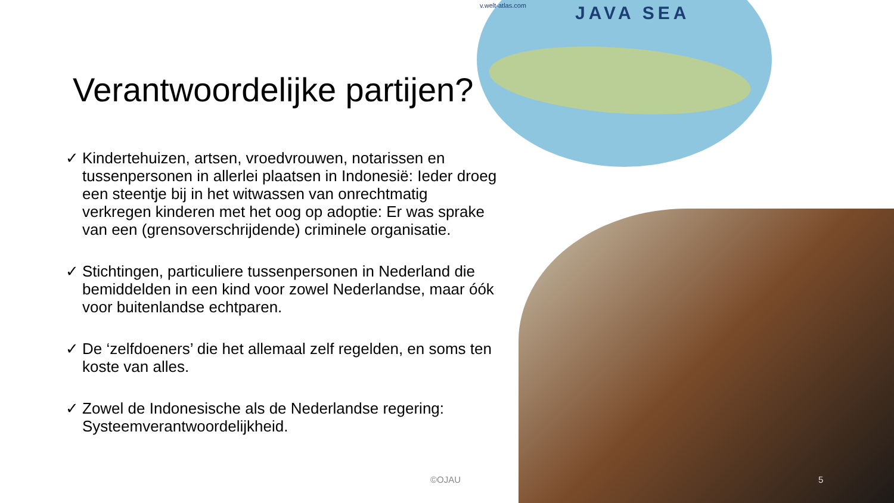JAVA SEA v.welt-atlas.com
Verantwoordelijke partijen?
✓ Kindertehuizen, artsen, vroedvrouwen, notarissen en tussenpersonen in allerlei plaatsen in Indonesië: Ieder droeg een steentje bij in het witwassen van onrechtmatig verkregen kinderen met het oog op adoptie: Er was sprake van een (grensoverschrijdende) criminele organisatie.
✓ Stichtingen, particuliere tussenpersonen in Nederland die bemiddelden in een kind voor zowel Nederlandse, maar óók voor buitenlandse echtparen.
✓ De ‘zelfdoeners’ die het allemaal zelf regelden, en soms ten koste van alles.
✓ Zowel de Indonesische als de Nederlandse regering: Systeemverantwoordelijkheid.
©OJAU 5